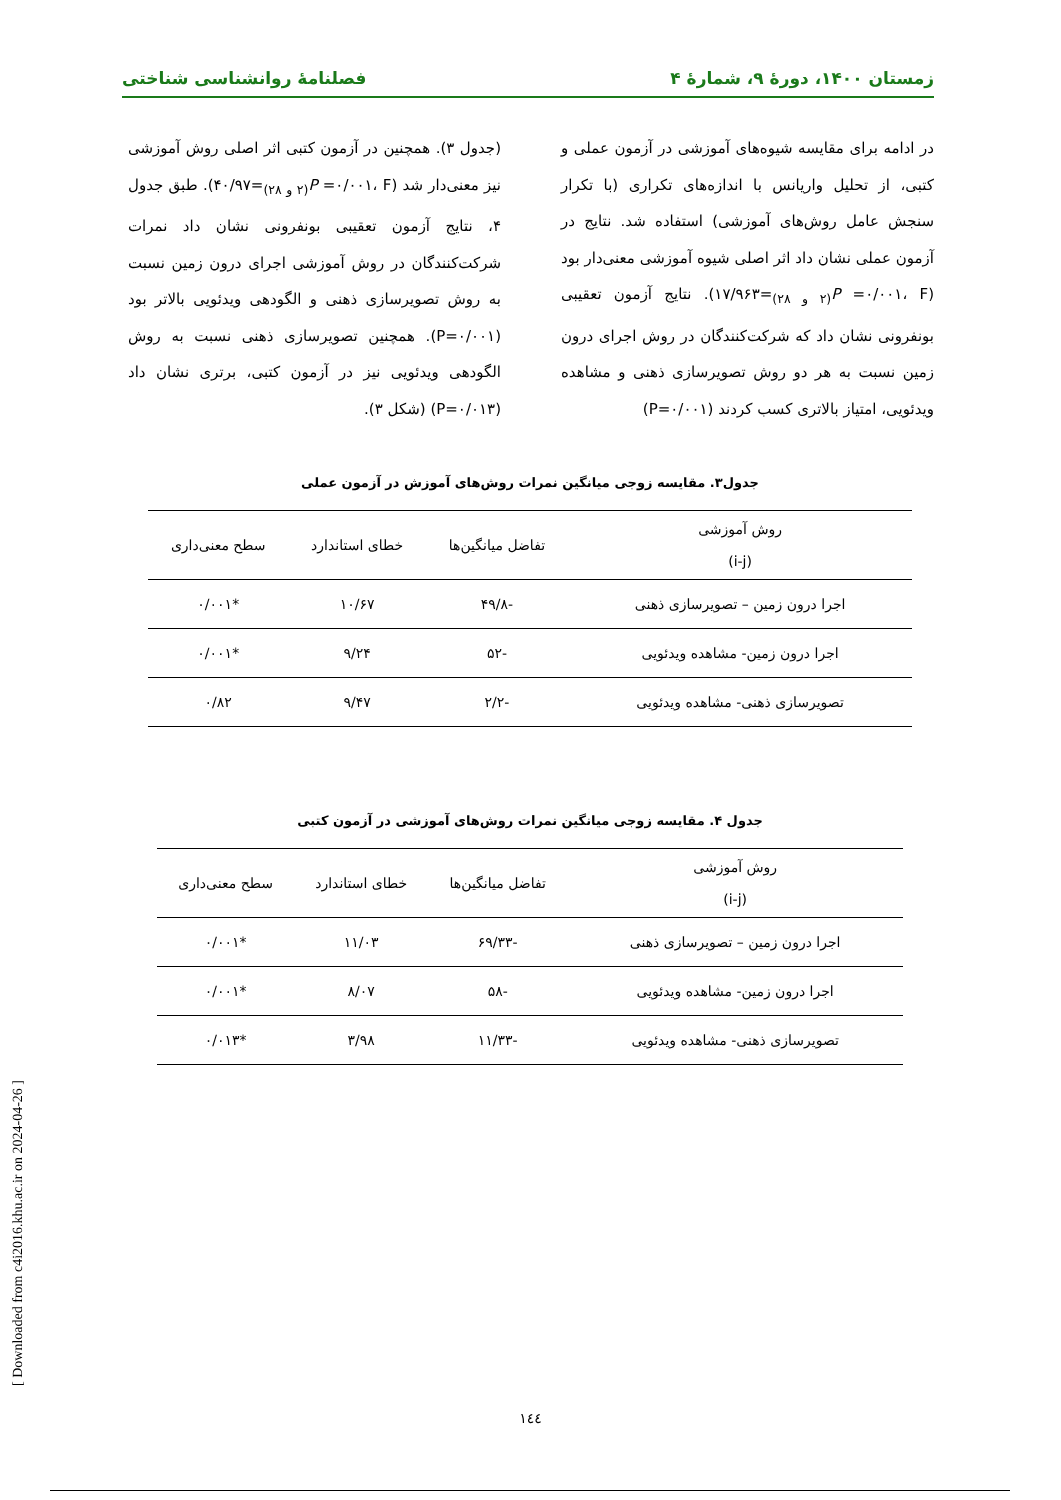زمستان ۱۴۰۰، دورهٔ ۹، شمارهٔ ۴ فصلنامهٔ روانشناسی شناختی
در ادامه برای مقایسه شیوه‌های آموزشی در آزمون عملی و کتبی، از تحلیل واریانس با اندازه‌های تکراری (با تکرار سنجش عامل روش‌های آموزشی) استفاده شد. نتایج در آزمون عملی نشان داد اثر اصلی شیوه آموزشی معنی‌دار بود (P =۰/۰۰۱، F<sub>(۲ و ۲۸)</sub>=۱۷/۹۶۳). نتایج آزمون تعقیبی بونفرونی نشان داد که شرکت‌کنندگان در روش اجرای درون زمین نسبت به هر دو روش تصویرسازی ذهنی و مشاهده ویدئویی، امتیاز بالاتری کسب کردند (P=۰/۰۰۱)
(جدول ۳). همچنین در آزمون کتبی اثر اصلی روش آموزشی نیز معنی‌دار شد (P =۰/۰۰۱، F<sub>(۲ و ۲۸)</sub>=۴۰/۹۷). طبق جدول ۴، نتایج آزمون تعقیبی بونفرونی نشان داد نمرات شرکت‌کنندگان در روش آموزشی اجرای درون زمین نسبت به روش تصویرسازی ذهنی و الگودهی ویدئویی بالاتر بود (P=۰/۰۰۱). همچنین تصویرسازی ذهنی نسبت به روش الگودهی ویدئویی نیز در آزمون کتبی، برتری نشان داد (P=۰/۰۱۳) (شکل ۳).
جدول۳. مقایسه زوجی میانگین نمرات روش‌های آموزش در آزمون عملی
| روش آموزشی (i-j) | تفاضل میانگین‌ها | خطای استاندارد | سطح معنی‌داری |
| --- | --- | --- | --- |
| اجرا درون زمین – تصویرسازی ذهنی | -۴۹/۸ | ۱۰/۶۷ | *۰/۰۰۱ |
| اجرا درون زمین- مشاهده ویدئویی | -۵۲ | ۹/۲۴ | *۰/۰۰۱ |
| تصویرسازی ذهنی- مشاهده ویدئویی | -۲/۲ | ۹/۴۷ | ۰/۸۲ |
جدول ۴. مقایسه زوجی میانگین نمرات روش‌های آموزشی در آزمون کتبی
| روش آموزشی (i-j) | تفاضل میانگین‌ها | خطای استاندارد | سطح معنی‌داری |
| --- | --- | --- | --- |
| اجرا درون زمین – تصویرسازی ذهنی | -۶۹/۳۳ | ۱۱/۰۳ | *۰/۰۰۱ |
| اجرا درون زمین- مشاهده ویدئویی | -۵۸ | ۸/۰۷ | *۰/۰۰۱ |
| تصویرسازی ذهنی- مشاهده ویدئویی | -۱۱/۳۳ | ۳/۹۸ | *۰/۰۱۳ |
[ Downloaded from c4i2016.khu.ac.ir on 2024-04-26 ]
۱٤٤